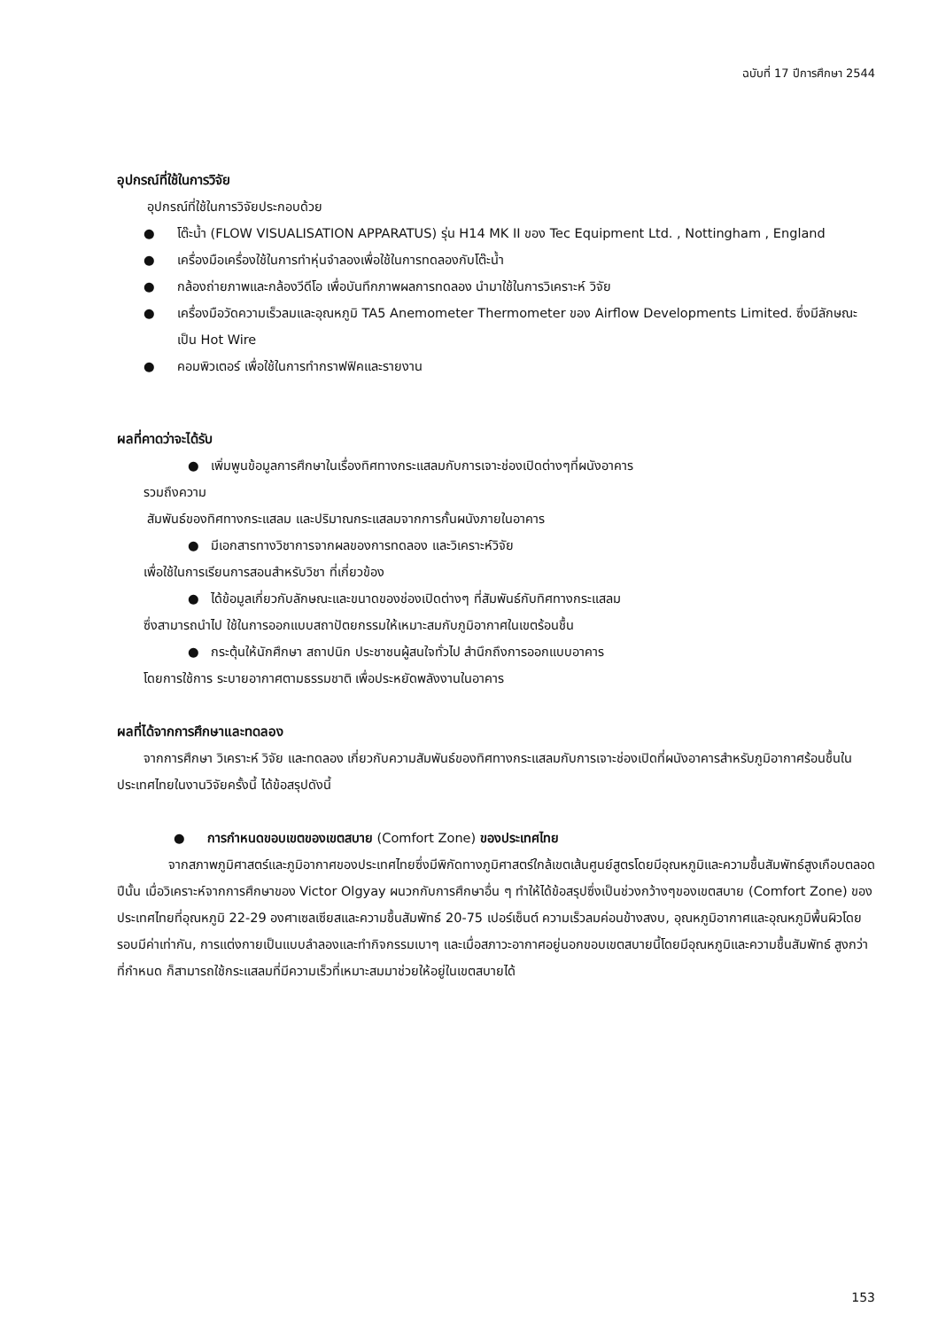ฉบับที่ 17 ปีการศึกษา 2544
อุปกรณ์ที่ใช้ในการวิจัย
อุปกรณ์ที่ใช้ในการวิจัยประกอบด้วย
● โต๊ะน้ำ (FLOW VISUALISATION APPARATUS) รุ่น H14 MK II ของ Tec Equipment Ltd. , Nottingham , England
● เครื่องมือเครื่องใช้ในการทำหุ่นจำลองเพื่อใช้ในการทดลองกับโต๊ะน้ำ
● กล้องถ่ายภาพและกล้องวีดีโอ เพื่อบันทึกภาพผลการทดลอง นำมาใช้ในการวิเคราะห์ วิจัย
● เครื่องมือวัดความเร็วลมและอุณหภูมิ TA5 Anemometer Thermometer ของ Airflow Developments Limited. ซึ่งมีลักษณะเป็น Hot Wire
● คอมพิวเตอร์ เพื่อใช้ในการทำกราฟฟิคและรายงาน
ผลที่คาดว่าจะได้รับ
● เพิ่มพูนข้อมูลการศึกษาในเรื่องทิศทางกระแสลมกับการเจาะช่องเปิดต่างๆที่ผนังอาคาร
รวมถึงความ
สัมพันธ์ของทิศทางกระแสลม และปริมาณกระแสลมจากการกั้นผนังภายในอาคาร
● มีเอกสารทางวิชาการจากผลของการทดลอง และวิเคราะห์วิจัย
เพื่อใช้ในการเรียนการสอนสำหรับวิชา ที่เกี่ยวข้อง
● ได้ข้อมูลเกี่ยวกับลักษณะและขนาดของช่องเปิดต่างๆ ที่สัมพันธ์กับทิศทางกระแสลม
ซึ่งสามารถนำไป ใช้ในการออกแบบสถาปัตยกรรมให้เหมาะสมกับภูมิอากาศในเขตร้อนชื้น
● กระตุ้นให้นักศึกษา สถาปนิก ประชาชนผู้สนใจทั่วไป สำนึกถึงการออกแบบอาคาร
โดยการใช้การ ระบายอากาศตามธรรมชาติ เพื่อประหยัดพลังงานในอาคาร
ผลที่ได้จากการศึกษาและทดลอง
จากการศึกษา วิเคราะห์ วิจัย และทดลอง เกี่ยวกับความสัมพันธ์ของทิศทางกระแสลมกับการเจาะช่องเปิดที่ผนังอาคารสำหรับภูมิอากาศร้อนชื้นในประเทศไทยในงานวิจัยครั้งนี้ ได้ข้อสรุปดังนี้
● การกำหนดขอบเขตของเขตสบาย (Comfort Zone) ของประเทศไทย
จากสภาพภูมิศาสตร์และภูมิอากาศของประเทศไทยซึ่งมีพิกัดทางภูมิศาสตร์ใกล้เขตเส้นศูนย์สูตรโดยมีอุณหภูมิและความชื้นสัมพัทธ์สูงเกือบตลอดปีนั้น เมื่อวิเคราะห์จากการศึกษาของ Victor Olgyay ผนวกกับการศึกษาอื่น ๆ ทำให้ได้ข้อสรุปซึ่งเป็นช่วงกว้างๆของเขตสบาย (Comfort Zone) ของประเทศไทยที่อุณหภูมิ 22-29 องศาเซลเซียสและความชื้นสัมพัทธ์ 20-75 เปอร์เซ็นต์ ความเร็วลมค่อนข้างสงบ, อุณหภูมิอากาศและอุณหภูมิพื้นผิวโดยรอบมีค่าเท่ากัน, การแต่งกายเป็นแบบลำลองและทำกิจกรรมเบาๆ และเมื่อสภาวะอากาศอยู่นอกขอบเขตสบายนี้โดยมีอุณหภูมิและความชื้นสัมพัทธ์ สูงกว่าที่กำหนด ก็สามารถใช้กระแสลมที่มีความเร็วที่เหมาะสมมาช่วยให้อยู่ในเขตสบายได้
153